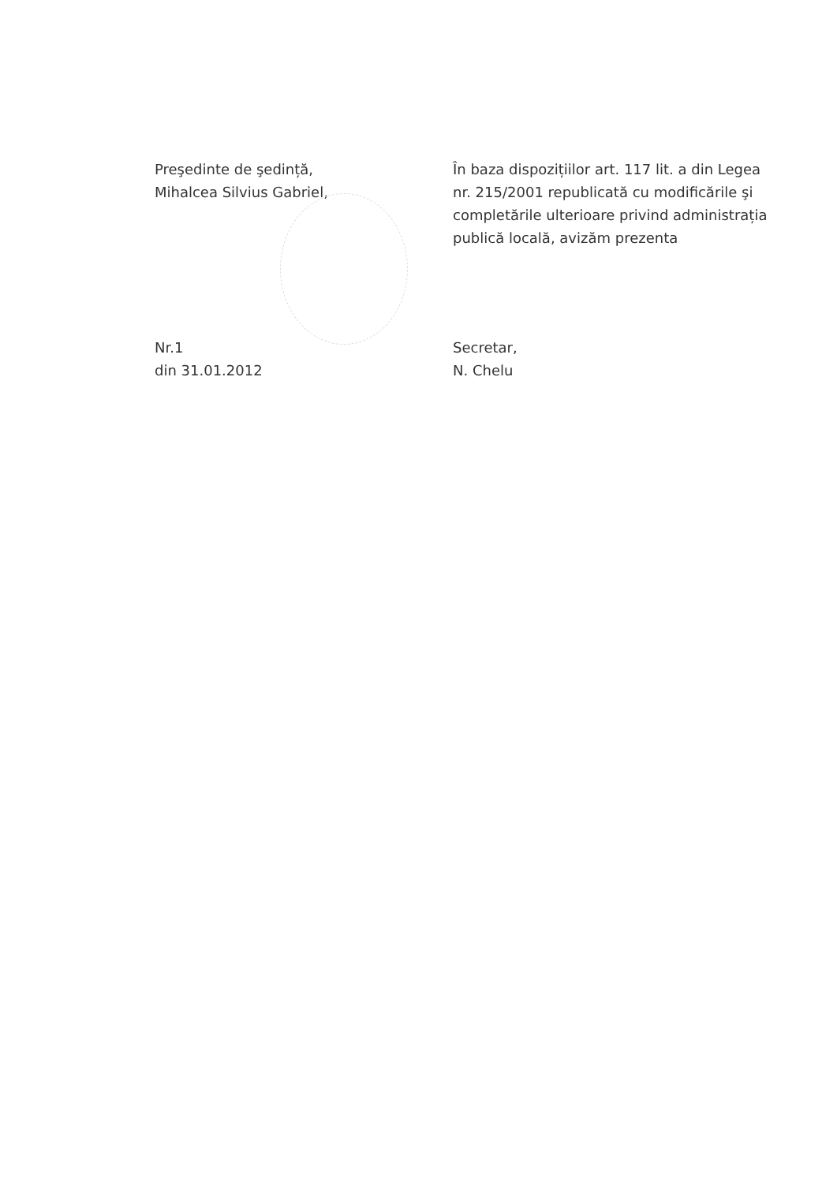Preşedinte de şedință,
Mihalcea Silvius Gabriel,
În baza dispozițiilor art. 117 lit. a din Legea nr. 215/2001 republicată cu modificările şi completările ulterioare privind administrația publică locală, avizăm prezenta
Nr.1
din 31.01.2012
Secretar,
N. Chelu